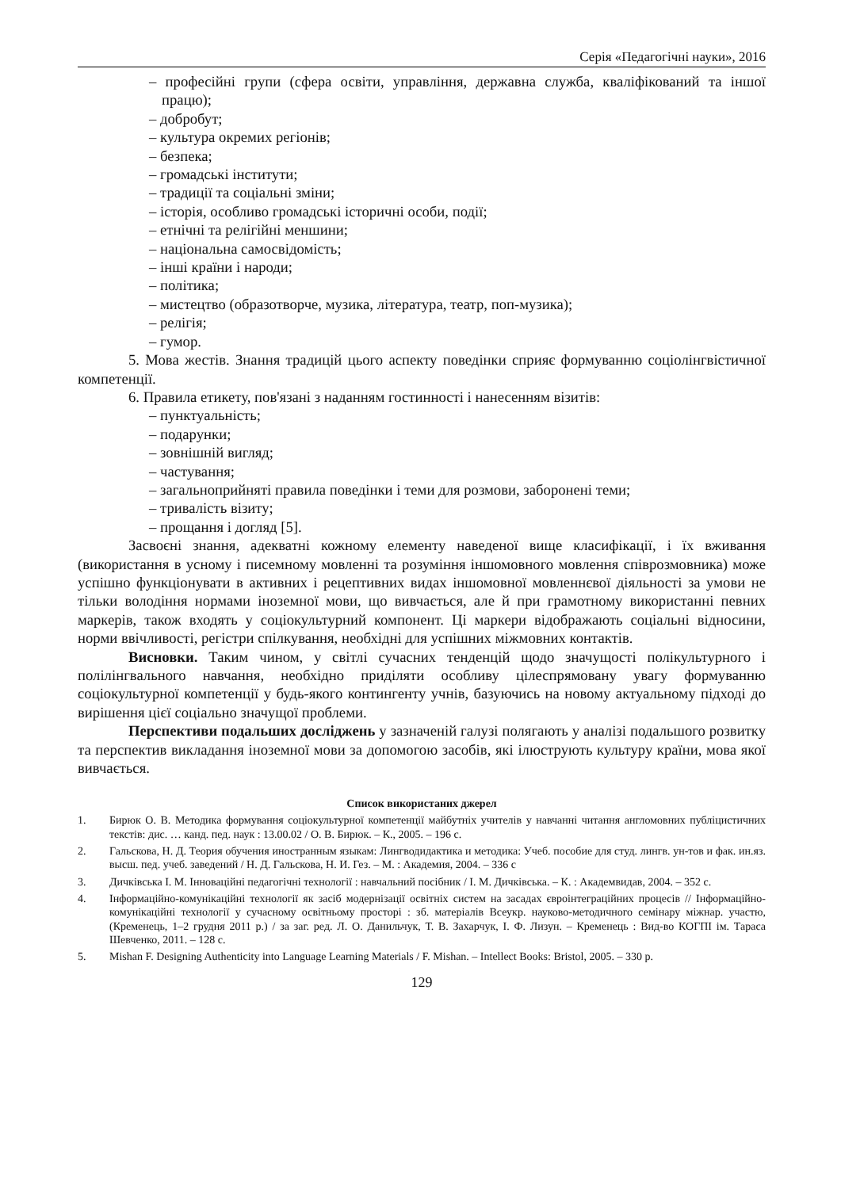Серія «Педагогічні науки», 2016
– професійні групи (сфера освіти, управління, державна служба, кваліфікований та іншої працю);
– добробут;
– культура окремих регіонів;
– безпека;
– громадські інститути;
– традиції та соціальні зміни;
– історія, особливо громадські історичні особи, події;
– етнічні та релігійні меншини;
– національна самосвідомість;
– інші країни і народи;
– політика;
– мистецтво (образотворче, музика, література, театр, поп-музика);
– релігія;
– гумор.
5. Мова жестів. Знання традицій цього аспекту поведінки сприяє формуванню соціолінгвістичної компетенції.
6. Правила етикету, пов'язані з наданням гостинності і нанесенням візитів:
– пунктуальність;
– подарунки;
– зовнішній вигляд;
– частування;
– загальноприйняті правила поведінки і теми для розмови, заборонені теми;
– тривалість візиту;
– прощання і догляд [5].
Засвоєні знання, адекватні кожному елементу наведеної вище класифікації, і їх вживання (використання в усному і писемному мовленні та розуміння іншомовного мовлення співрозмовника) може успішно функціонувати в активних і рецептивних видах іншомовної мовленнєвої діяльності за умови не тільки володіння нормами іноземної мови, що вивчається, але й при грамотному використанні певних маркерів, також входять у соціокультурний компонент. Ці маркери відображають соціальні відносини, норми ввічливості, регістри спілкування, необхідні для успішних міжмовних контактів.
Висновки. Таким чином, у світлі сучасних тенденцій щодо значущості полікультурного і полілінгвального навчання, необхідно приділяти особливу цілеспрямовану увагу формуванню соціокультурної компетенції у будь-якого контингенту учнів, базуючись на новому актуальному підході до вирішення цієї соціально значущої проблеми.
Перспективи подальших досліджень у зазначеній галузі полягають у аналізі подальшого розвитку та перспектив викладання іноземної мови за допомогою засобів, які ілюструють культуру країни, мова якої вивчається.
Список використаних джерел
1. Бирюк О. В. Методика формування соціокультурної компетенції майбутніх учителів у навчанні читання англомовних публіцистичних текстів: дис. … канд. пед. наук : 13.00.02 / О. В. Бирюк. – К., 2005. – 196 с.
2. Гальскова, Н. Д. Теория обучения иностранным языкам: Лингводидактика и методика: Учеб. пособие для студ. лингв. ун-тов и фак. ин.яз. высш. пед. учеб. заведений / Н. Д. Гальскова, Н. И. Гез. – М. : Академия, 2004. – 336 с
3. Дичківська І. М. Інноваційні педагогічні технології : навчальний посібник / І. М. Дичківська. – К. : Академвидав, 2004. – 352 с.
4. Інформаційно-комунікаційні технології як засіб модернізації освітніх систем на засадах євроінтеграційних процесів // Інформаційно-комунікаційні технології у сучасному освітньому просторі : зб. матеріалів Всеукр. науково-методичного семінару міжнар. участю, (Кременець, 1–2 грудня 2011 р.) / за заг. ред. Л. О. Данильчук, Т. В. Захарчук, І. Ф. Лизун. – Кременець : Вид-во КОГПІ ім. Тараса Шевченко, 2011. – 128 с.
5. Mishan F. Designing Authenticity into Language Learning Materials / F. Mishan. – Intellect Books: Bristol, 2005. – 330 p.
129